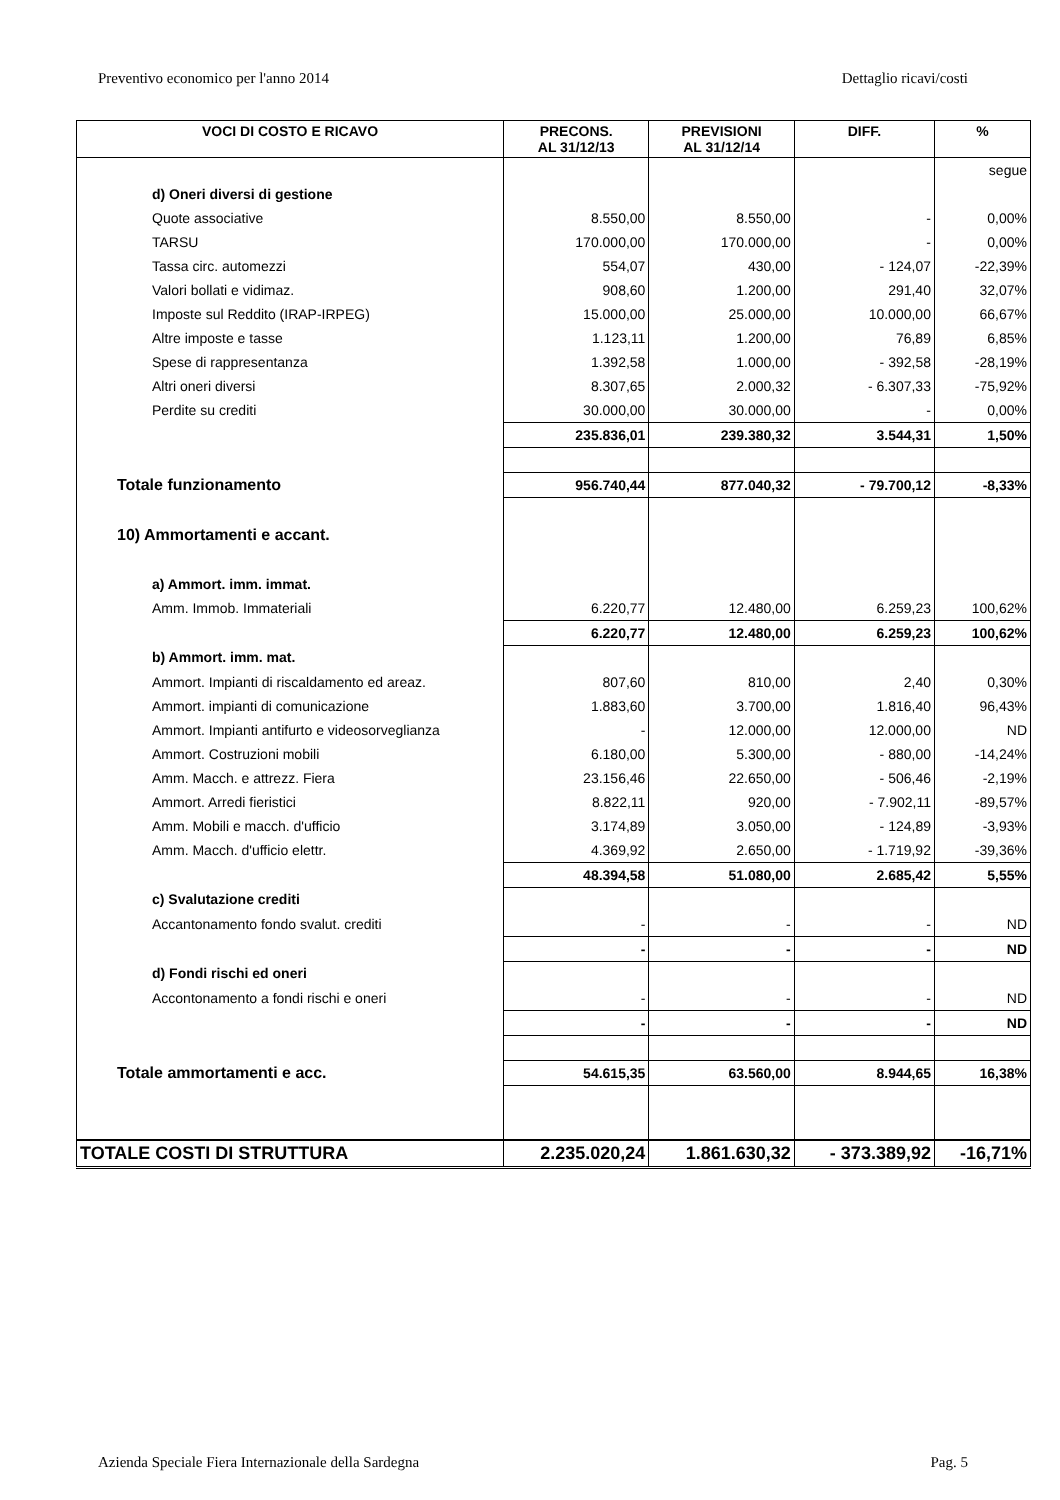Preventivo economico per l'anno 2014 Dettaglio ricavi/costi
| VOCI DI COSTO E RICAVO | PRECONS. AL 31/12/13 | PREVISIONI AL 31/12/14 | DIFF. | % |
| --- | --- | --- | --- | --- |
| | | | | segue |
| d) Oneri diversi di gestione | | | | |
| Quote associative | 8.550,00 | 8.550,00 | - | 0,00% |
| TARSU | 170.000,00 | 170.000,00 | - | 0,00% |
| Tassa circ. automezzi | 554,07 | 430,00 | - 124,07 | -22,39% |
| Valori bollati e vidimaz. | 908,60 | 1.200,00 | 291,40 | 32,07% |
| Imposte sul Reddito (IRAP-IRPEG) | 15.000,00 | 25.000,00 | 10.000,00 | 66,67% |
| Altre imposte e tasse | 1.123,11 | 1.200,00 | 76,89 | 6,85% |
| Spese di rappresentanza | 1.392,58 | 1.000,00 | - 392,58 | -28,19% |
| Altri oneri diversi | 8.307,65 | 2.000,32 | - 6.307,33 | -75,92% |
| Perdite su crediti | 30.000,00 | 30.000,00 | - | 0,00% |
| | 235.836,01 | 239.380,32 | 3.544,31 | 1,50% |
| Totale funzionamento | 956.740,44 | 877.040,32 | - 79.700,12 | -8,33% |
| 10) Ammortamenti e accant. | | | | |
| a) Ammort. imm. immat. | | | | |
| Amm. Immob. Immateriali | 6.220,77 | 12.480,00 | 6.259,23 | 100,62% |
| | 6.220,77 | 12.480,00 | 6.259,23 | 100,62% |
| b) Ammort. imm. mat. | | | | |
| Ammort. Impianti di riscaldamento ed areaz. | 807,60 | 810,00 | 2,40 | 0,30% |
| Ammort. impianti di comunicazione | 1.883,60 | 3.700,00 | 1.816,40 | 96,43% |
| Ammort. Impianti antifurto e videosorveglianza | - | 12.000,00 | 12.000,00 | ND |
| Ammort. Costruzioni mobili | 6.180,00 | 5.300,00 | - 880,00 | -14,24% |
| Amm. Macch. e attrezz. Fiera | 23.156,46 | 22.650,00 | - 506,46 | -2,19% |
| Ammort. Arredi fieristici | 8.822,11 | 920,00 | - 7.902,11 | -89,57% |
| Amm. Mobili e macch. d'ufficio | 3.174,89 | 3.050,00 | - 124,89 | -3,93% |
| Amm. Macch. d'ufficio elettr. | 4.369,92 | 2.650,00 | - 1.719,92 | -39,36% |
| | 48.394,58 | 51.080,00 | 2.685,42 | 5,55% |
| c) Svalutazione crediti | | | | |
| Accantonamento fondo svalut. crediti | - | - | - | ND |
| | - | - | - | ND |
| d) Fondi rischi ed oneri | | | | |
| Accontonamento a fondi rischi e oneri | - | - | - | ND |
| | - | - | - | ND |
| Totale ammortamenti e acc. | 54.615,35 | 63.560,00 | 8.944,65 | 16,38% |
| TOTALE COSTI DI STRUTTURA | 2.235.020,24 | 1.861.630,32 | - 373.389,92 | -16,71% |
Azienda Speciale Fiera Internazionale della Sardegna Pag. 5